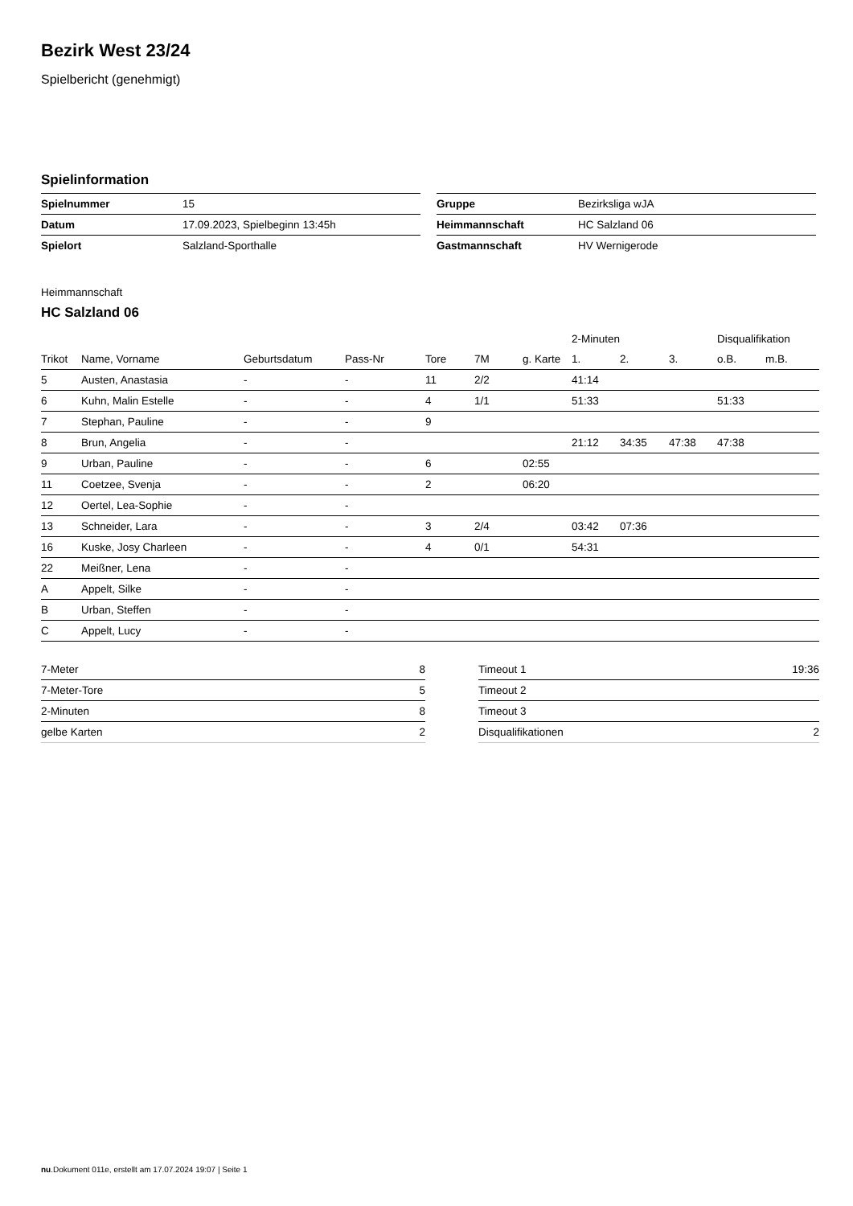Bezirk West 23/24
Spielbericht (genehmigt)
Spielinformation
| Spielnummer | 15 |
| Datum | 17.09.2023, Spielbeginn 13:45h |
| Spielort | Salzland-Sporthalle |
| Gruppe | Bezirksliga wJA |
| Heimmannschaft | HC Salzland 06 |
| Gastmannschaft | HV Wernigerode |
Heimmannschaft
HC Salzland 06
| | | | | | | | 2-Minuten | | | Disqualifikation | |
| --- | --- | --- | --- | --- | --- | --- | --- | --- | --- | --- | --- |
| Trikot | Name, Vorname | Geburtsdatum | Pass-Nr | Tore | 7M | g. Karte | 1. | 2. | 3. | o.B. | m.B. |
| 5 | Austen, Anastasia | - | - | 11 | 2/2 | | 41:14 | | | | |
| 6 | Kuhn, Malin Estelle | - | - | 4 | 1/1 | | 51:33 | | | 51:33 | |
| 7 | Stephan, Pauline | - | - | 9 | | | | | | | |
| 8 | Brun, Angelia | - | - | | | | 21:12 | 34:35 | 47:38 | 47:38 | |
| 9 | Urban, Pauline | - | - | 6 | | 02:55 | | | | | |
| 11 | Coetzee, Svenja | - | - | 2 | | 06:20 | | | | | |
| 12 | Oertel, Lea-Sophie | - | - | | | | | | | | |
| 13 | Schneider, Lara | - | - | 3 | 2/4 | | 03:42 | 07:36 | | | |
| 16 | Kuske, Josy Charleen | - | - | 4 | 0/1 | | 54:31 | | | | |
| 22 | Meißner, Lena | - | - | | | | | | | | |
| A | Appelt, Silke | - | - | | | | | | | | |
| B | Urban, Steffen | - | - | | | | | | | | |
| C | Appelt, Lucy | - | - | | | | | | | | |
| 7-Meter | 8 |
| 7-Meter-Tore | 5 |
| 2-Minuten | 8 |
| gelbe Karten | 2 |
| Timeout 1 | 19:36 |
| Timeout 2 | |
| Timeout 3 | |
| Disqualifikationen | 2 |
nu.Dokument 011e, erstellt am 17.07.2024 19:07 | Seite 1